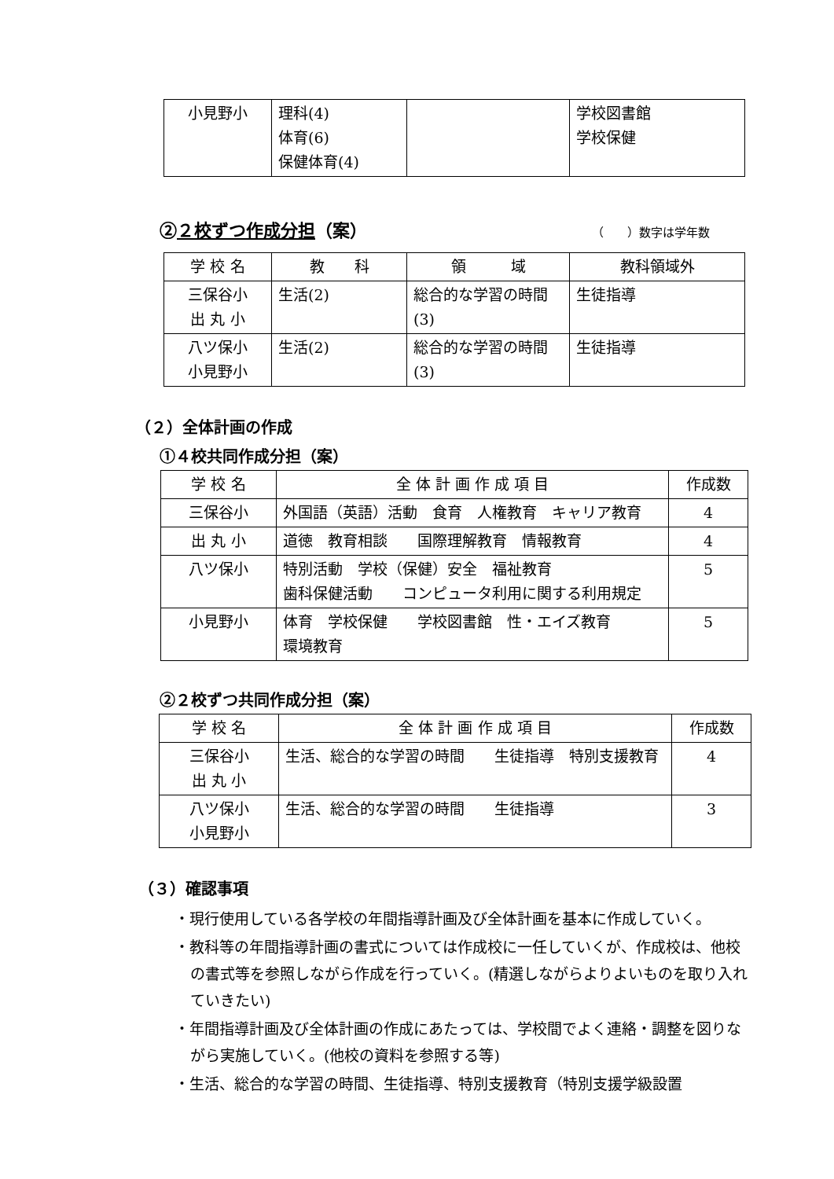| 小見野小 | 理科(4) 体育(6) 保健体育(4) | | 学校図書館 学校保健 |
②２校ずつ作成分担（案）
（　　）数字は学年数
| 学 校 名 | 教 科 | 領 域 | 教科領域外 |
| --- | --- | --- | --- |
| 三保谷小 出 丸 小 | 生活(2) | 総合的な学習の時間(3) | 生徒指導 |
| 八ツ保小 小見野小 | 生活(2) | 総合的な学習の時間(3) | 生徒指導 |
（２）全体計画の作成
①４校共同作成分担（案）
| 学 校 名 | 全 体 計 画 作 成 項 目 | 作成数 |
| --- | --- | --- |
| 三保谷小 | 外国語（英語）活動 食育 人権教育 キャリア教育 | 4 |
| 出 丸 小 | 道徳 教育相談 国際理解教育 情報教育 | 4 |
| 八ツ保小 | 特別活動 学校（保健）安全 福祉教育 歯科保健活動 コンピュータ利用に関する利用規定 | 5 |
| 小見野小 | 体育 学校保健 学校図書館 性・エイズ教育 環境教育 | 5 |
②２校ずつ共同作成分担（案）
| 学 校 名 | 全 体 計 画 作 成 項 目 | 作成数 |
| --- | --- | --- |
| 三保谷小 出 丸 小 | 生活、総合的な学習の時間 生徒指導 特別支援教育 | 4 |
| 八ツ保小 小見野小 | 生活、総合的な学習の時間 生徒指導 | 3 |
（３）確認事項
・現行使用している各学校の年間指導計画及び全体計画を基本に作成していく。
・教科等の年間指導計画の書式については作成校に一任していくが、作成校は、他校の書式等を参照しながら作成を行っていく。(精選しながらよりよいものを取り入れていきたい)
・年間指導計画及び全体計画の作成にあたっては、学校間でよく連絡・調整を図りながら実施していく。(他校の資料を参照する等)
・生活、総合的な学習の時間、生徒指導、特別支援教育（特別支援学級設置